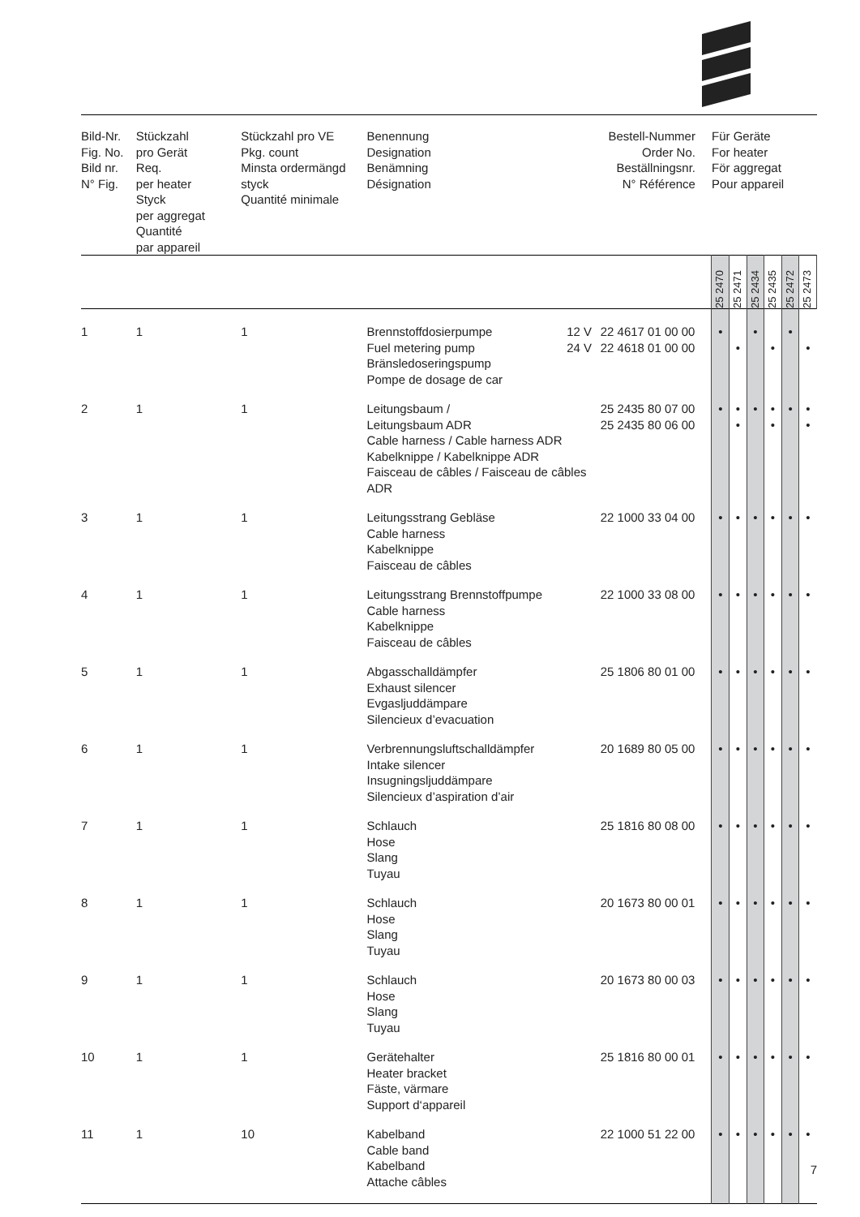| Bild-Nr. Fig. No. Bild nr. N° Fig. | Stückzahl pro Gerät Req. per heater Styck per aggregat Quantité par appareil | Stückzahl pro VE Pkg. count Minsta ordermängd styck Quantité minimale | Benennung Designation Benämning Désignation | | Bestell-Nummer Order No. Beställningsnr. N° Référence | Für Geräte For heater För aggregat Pour appareil | | | | | |
| --- | --- | --- | --- | --- | --- | --- | --- | --- | --- | --- | --- |
| | | | | | | 25 2470 | 25 2471 | 25 2434 | 25 2435 | 25 2472 | 25 2473 |
| 1 | 1 | 1 | Brennstoffdosierpumpe Fuel metering pump Bränsledoseringspump Pompe de dosage de car | 12 V 24 V | 22 4617 01 00 00 22 4618 01 00 00 | • | • | • | • | • | • |
| 2 | 1 | 1 | Leitungsbaum / Leitungsbaum ADR Cable harness / Cable harness ADR Kabelknippe / Kabelknippe ADR Faisceau de câbles / Faisceau de câbles ADR | | 25 2435 80 07 00 25 2435 80 06 00 | • | • • | • | • • | • | • • |
| 3 | 1 | 1 | Leitungsstrang Gebläse Cable harness Kabelknippe Faisceau de câbles | | 22 1000 33 04 00 | • | • | • | • | • | • |
| 4 | 1 | 1 | Leitungsstrang Brennstoffpumpe Cable harness Kabelknippe Faisceau de câbles | | 22 1000 33 08 00 | • | • | • | • | • | • |
| 5 | 1 | 1 | Abgasschalldämpfer Exhaust silencer Evgasljuddämpare Silencieux d’evacuation | | 25 1806 80 01 00 | • | • | • | • | • | • |
| 6 | 1 | 1 | Verbrennungsluftschalldämpfer Intake silencer Insugningsljuddämpare Silencieux d’aspiration d’air | | 20 1689 80 05 00 | • | • | • | • | • | • |
| 7 | 1 | 1 | Schlauch Hose Slang Tuyau | | 25 1816 80 08 00 | • | • | • | • | • | • |
| 8 | 1 | 1 | Schlauch Hose Slang Tuyau | | 20 1673 80 00 01 | • | • | • | • | • | • |
| 9 | 1 | 1 | Schlauch Hose Slang Tuyau | | 20 1673 80 00 03 | • | • | • | • | • | • |
| 10 | 1 | 1 | Gerätehalter Heater bracket Fäste, värmare Support d‘appareil | | 25 1816 80 00 01 | • | • | • | • | • | • |
| 11 | 1 | 10 | Kabelband Cable band Kabelband Attache câbles | | 22 1000 51 22 00 | • | • | • | • | • | • |
7